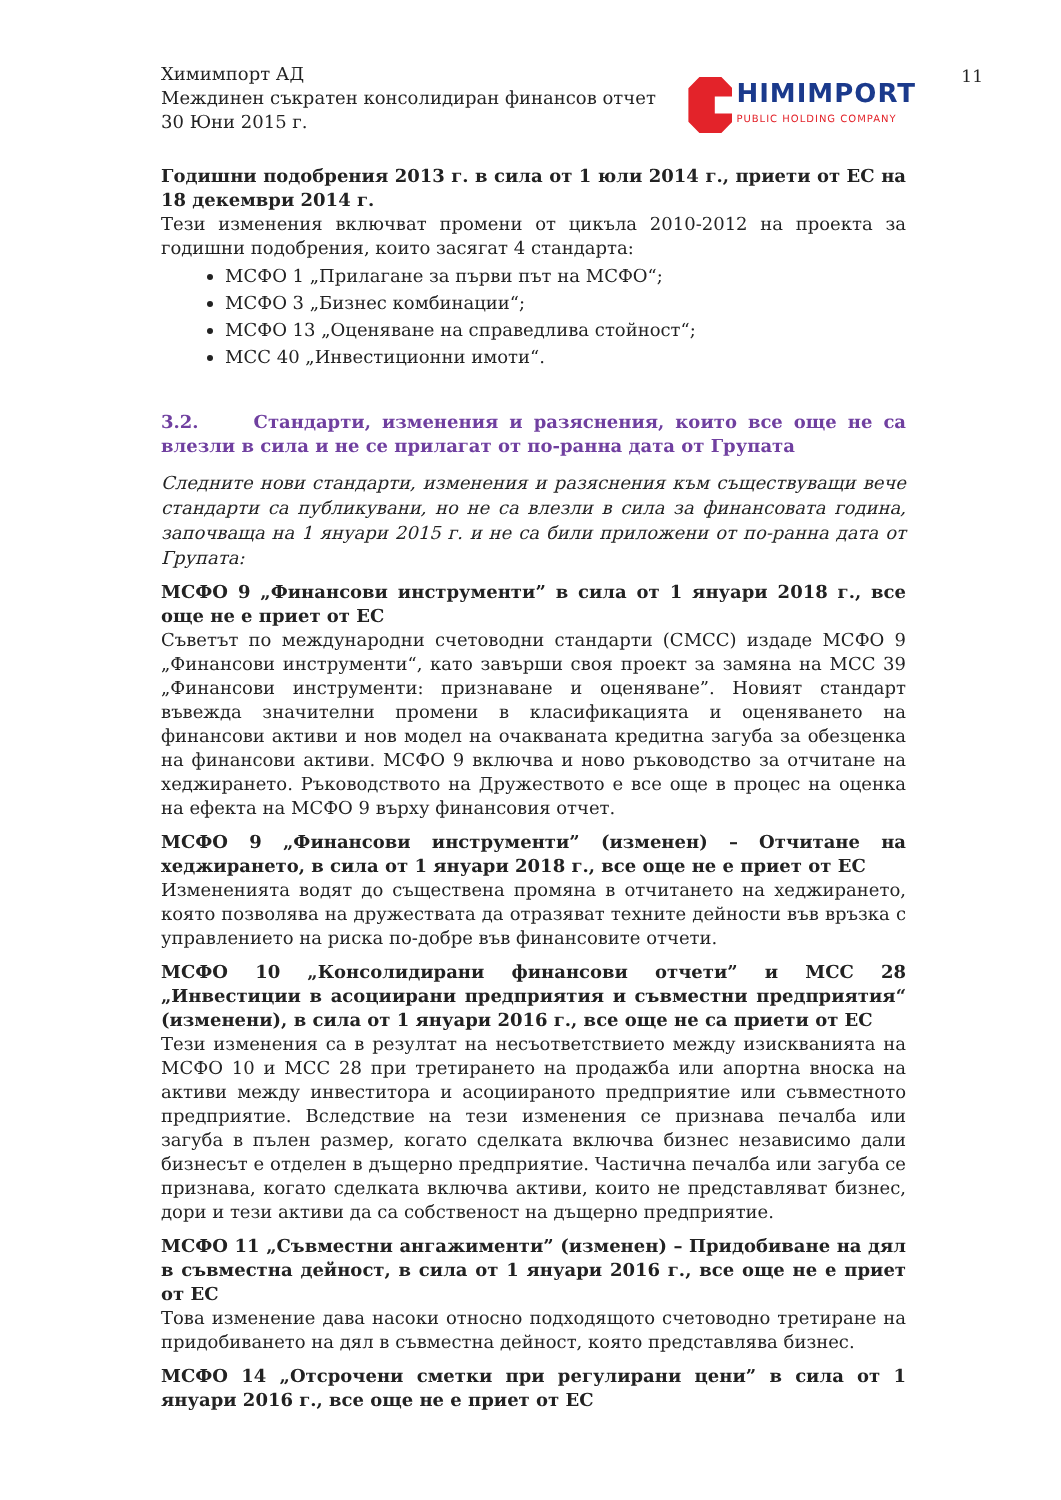11
Химимпорт АД
Междинен съкратен консолидиран финансов отчет
30 Юни 2015 г.
HIMIMPORT
PUBLIC HOLDING COMPANY
Годишни подобрения 2013 г. в сила от 1 юли 2014 г., приети от ЕС на 18 декември 2014 г.
Тези изменения включват промени от цикъла 2010-2012 на проекта за годишни подобрения, които засягат 4 стандарта:
МСФО 1 „Прилагане за първи път на МСФО“;
МСФО 3 „Бизнес комбинации“;
МСФО 13 „Оценяване на справедлива стойност“;
МСС 40 „Инвестиционни имоти“.
3.2. Стандарти, изменения и разяснения, които все още не са влезли в сила и не се прилагат от по-ранна дата от Групата
Следните нови стандарти, изменения и разяснения към съществуващи вече стандарти са публикувани, но не са влезли в сила за финансовата година, започваща на 1 януари 2015 г. и не са били приложени от по-ранна дата от Групата:
МСФО 9 „Финансови инструменти” в сила от 1 януари 2018 г., все още не е приет от ЕС
Съветът по международни счетоводни стандарти (СМСС) издаде МСФО 9 „Финансови инструменти“, като завърши своя проект за замяна на МСС 39 „Финансови инструменти: признаване и оценяване”. Новият стандарт въвежда значителни промени в класификацията и оценяването на финансови активи и нов модел на очакваната кредитна загуба за обезценка на финансови активи. МСФО 9 включва и ново ръководство за отчитане на хеджирането. Ръководството на Дружеството е все още в процес на оценка на ефекта на МСФО 9 върху финансовия отчет.
МСФО 9 „Финансови инструменти” (изменен) – Отчитане на хеджирането, в сила от 1 януари 2018 г., все още не е приет от ЕС
Измененията водят до съществена промяна в отчитането на хеджирането, която позволява на дружествата да отразяват техните дейности във връзка с управлението на риска по-добре във финансовите отчети.
МСФО 10 „Консолидирани финансови отчети” и МСС 28 „Инвестиции в асоциирани предприятия и съвместни предприятия“ (изменени), в сила от 1 януари 2016 г., все още не са приети от ЕС
Тези изменения са в резултат на несъответствието между изискванията на МСФО 10 и МСС 28 при третирането на продажба или апортна вноска на активи между инвеститора и асоциираното предприятие или съвместното предприятие. Вследствие на тези изменения се признава печалба или загуба в пълен размер, когато сделката включва бизнес независимо дали бизнесът е отделен в дъщерно предприятие. Частична печалба или загуба се признава, когато сделката включва активи, които не представляват бизнес, дори и тези активи да са собственост на дъщерно предприятие.
МСФО 11 „Съвместни ангажименти” (изменен) – Придобиване на дял в съвместна дейност, в сила от 1 януари 2016 г., все още не е приет от ЕС
Това изменение дава насоки относно подходящото счетоводно третиране на придобиването на дял в съвместна дейност, която представлява бизнес.
МСФО 14 „Отсрочени сметки при регулирани цени” в сила от 1 януари 2016 г., все още не е приет от ЕС